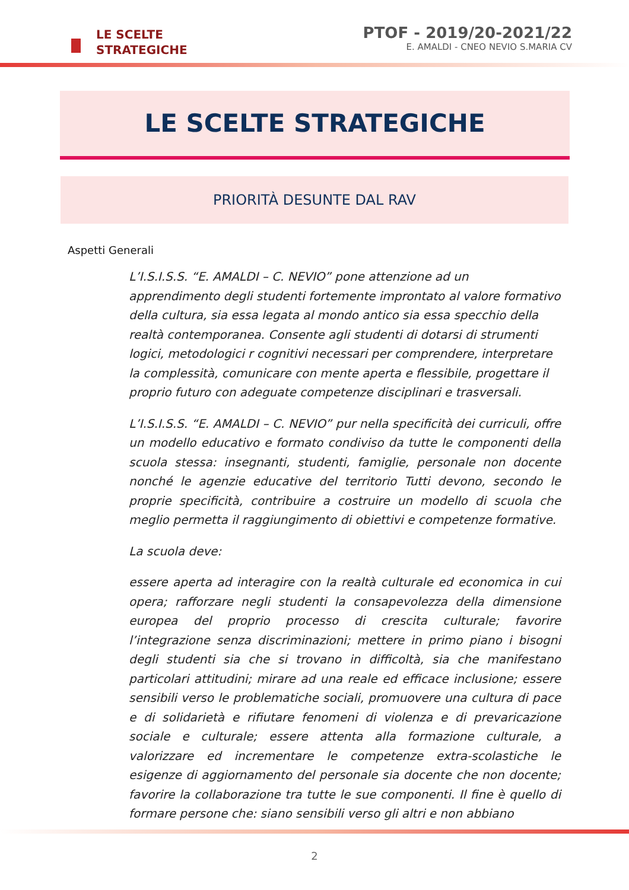LE SCELTE
STRATEGICHE
PTOF - 2019/20-2021/22
E. AMALDI - CNEO NEVIO S.MARIA CV
LE SCELTE STRATEGICHE
PRIORITÀ DESUNTE DAL RAV
Aspetti Generali
L’I.S.I.S.S. “E. AMALDI – C. NEVIO” pone attenzione ad un apprendimento degli studenti fortemente improntato al valore formativo della cultura, sia essa legata al mondo antico sia essa specchio della realtà contemporanea. Consente agli studenti di dotarsi di strumenti logici, metodologici r cognitivi necessari per comprendere, interpretare la complessità, comunicare con mente aperta e flessibile, progettare il proprio futuro con adeguate competenze disciplinari e trasversali.
L’I.S.I.S.S. “E. AMALDI – C. NEVIO” pur nella specificità dei curriculi, offre un modello educativo e formato condiviso da tutte le componenti della scuola stessa: insegnanti, studenti, famiglie, personale non docente nonché le agenzie educative del territorio Tutti devono, secondo le proprie specificità, contribuire a costruire un modello di scuola che meglio permetta il raggiungimento di obiettivi e competenze formative.
La scuola deve:
essere aperta ad interagire con la realtà culturale ed economica in cui opera; rafforzare negli studenti la consapevolezza della dimensione europea del proprio processo di crescita culturale; favorire l’integrazione senza discriminazioni; mettere in primo piano i bisogni degli studenti sia che si trovano in difficoltà, sia che manifestano particolari attitudini; mirare ad una reale ed efficace inclusione; essere sensibili verso le problematiche sociali, promuovere una cultura di pace e di solidarietà e rifiutare fenomeni di violenza e di prevaricazione sociale e culturale; essere attenta alla formazione culturale, a valorizzare ed incrementare le competenze extra-scolastiche le esigenze di aggiornamento del personale sia docente che non docente; favorire la collaborazione tra tutte le sue componenti. Il fine è quello di formare persone che: siano sensibili verso gli altri e non abbiano
2